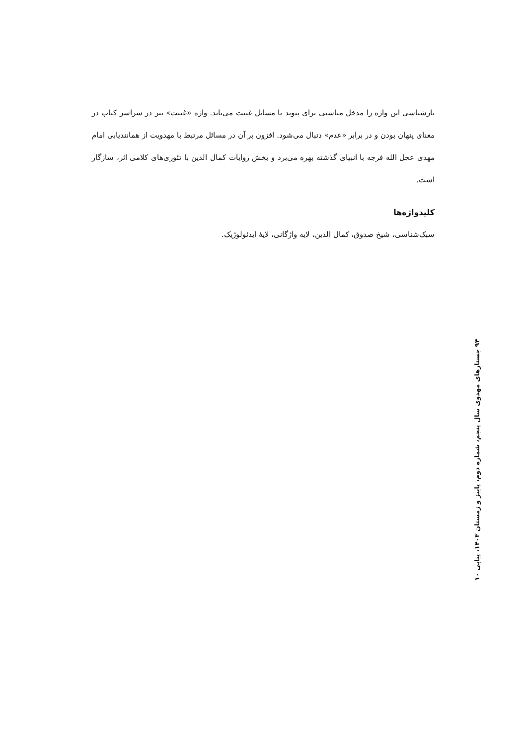بازشناسی این واژه را مدخل مناسبی برای پیوند با مسائل غیبت می‌یابد. واژه «غیبت» نیز در سراسر کتاب در معنای پنهان بودن و در برابر «عدم» دنبال می‌شود. افزون بر آن در مسائل مرتبط با مهدویت از همانندیابی امام مهدی عجل الله فرجه با انبیای گذشته بهره می‌برد و بخش روایات کمال الدین با تئوری‌های کلامی اثر، سازگار است.
کلیدواژه‌ها
سبک‌شناسی، شیخ صدوق، کمال الدین، لایه واژگانی، لایهٔ ایدئولوژیک.
۹۴ جستارهای مهدوی سال پنجم، شماره دوم، پاییز و زمستان ۱۴۰۳، پیاپی ۱۰